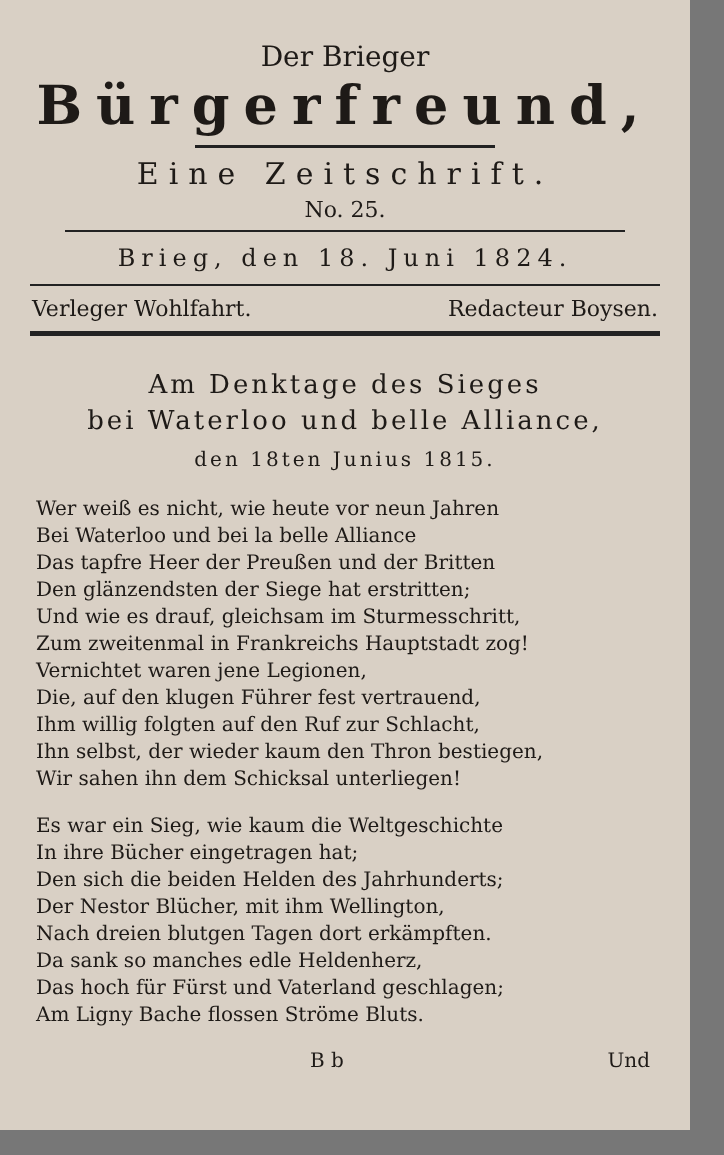Der Brieger
Bürgerfreund,
Eine Zeitschrift.
No. 25.
Brieg, den 18. Juni 1824.
Verleger Wohlfahrt. Redacteur Boysen.
Am Denktage des Sieges
bei Waterloo und belle Alliance,
den 18ten Junius 1815.
Wer weiß es nicht, wie heute vor neun Jahren
Bei Waterloo und bei la belle Alliance
Das tapfre Heer der Preußen und der Britten
Den glänzendsten der Siege hat erstritten;
Und wie es drauf, gleichsam im Sturmesschritt,
Zum zweitenmal in Frankreichs Hauptstadt zog!
Vernichtet waren jene Legionen,
Die, auf den klugen Führer fest vertrauend,
Ihm willig folgten auf den Ruf zur Schlacht,
Ihn selbst, der wieder kaum den Thron bestiegen,
Wir sahen ihn dem Schicksal unterliegen!
Es war ein Sieg, wie kaum die Weltgeschichte
In ihre Bücher eingetragen hat;
Den sich die beiden Helden des Jahrhunderts;
Der Nestor Blücher, mit ihm Wellington,
Nach dreien blutgen Tagen dort erkämpften.
Da sank so manches edle Heldenherz,
Das hoch für Fürst und Vaterland geschlagen;
Am Ligny Bache flossen Ströme Bluts.
B b Und